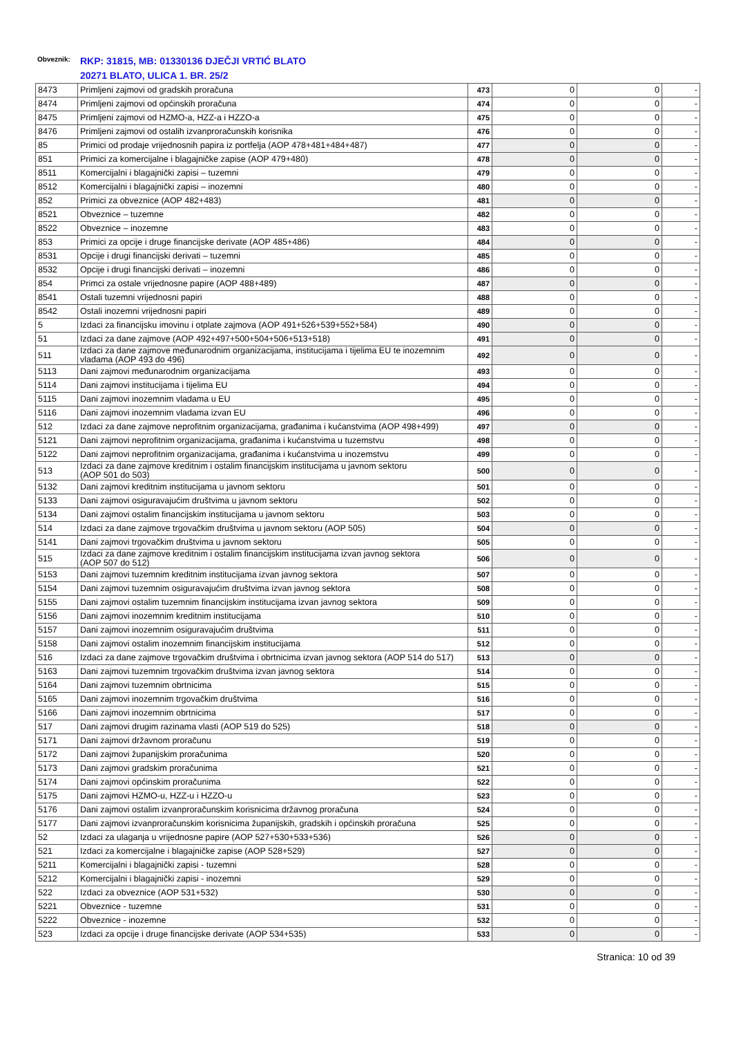Obveznik:
RKP: 31815, MB: 01330136 DJEČJI VRTIĆ BLATO
20271 BLATO, ULICA 1. BR. 25/2
| 8473 | Primljeni zajmovi od gradskih proračuna | 473 | 0 | 0 | - |
| 8474 | Primljeni zajmovi od općinskih proračuna | 474 | 0 | 0 | - |
| 8475 | Primljeni zajmovi od HZMO-a, HZZ-a i HZZO-a | 475 | 0 | 0 | - |
| 8476 | Primljeni zajmovi od ostalih izvanproračunskih korisnika | 476 | 0 | 0 | - |
| 85 | Primici od prodaje vrijednosnih papira iz portfelja (AOP 478+481+484+487) | 477 | 0 | 0 | - |
| 851 | Primici za komercijalne i blagajničke zapise (AOP 479+480) | 478 | 0 | 0 | - |
| 8511 | Komercijalni i blagajnički zapisi – tuzemni | 479 | 0 | 0 | - |
| 8512 | Komercijalni i blagajnički zapisi – inozemni | 480 | 0 | 0 | - |
| 852 | Primici za obveznice (AOP 482+483) | 481 | 0 | 0 | - |
| 8521 | Obveznice – tuzemne | 482 | 0 | 0 | - |
| 8522 | Obveznice – inozemne | 483 | 0 | 0 | - |
| 853 | Primici za opcije i druge financijske derivate (AOP 485+486) | 484 | 0 | 0 | - |
| 8531 | Opcije i drugi financijski derivati – tuzemni | 485 | 0 | 0 | - |
| 8532 | Opcije i drugi financijski derivati – inozemni | 486 | 0 | 0 | - |
| 854 | Primci za ostale vrijednosne papire (AOP 488+489) | 487 | 0 | 0 | - |
| 8541 | Ostali tuzemni vrijednosni papiri | 488 | 0 | 0 | - |
| 8542 | Ostali inozemni vrijednosni papiri | 489 | 0 | 0 | - |
| 5 | Izdaci za financijsku imovinu i otplate zajmova (AOP 491+526+539+552+584) | 490 | 0 | 0 | - |
| 51 | Izdaci za dane zajmove (AOP 492+497+500+504+506+513+518) | 491 | 0 | 0 | - |
| 511 | Izdaci za dane zajmove međunarodnim organizacijama, institucijama i tijelima EU te inozemnim vladama (AOP 493 do 496) | 492 | 0 | 0 | - |
| 5113 | Dani zajmovi međunarodnim organizacijama | 493 | 0 | 0 | - |
| 5114 | Dani zajmovi institucijama i tijelima EU | 494 | 0 | 0 | - |
| 5115 | Dani zajmovi inozemnim vladama u EU | 495 | 0 | 0 | - |
| 5116 | Dani zajmovi inozemnim vladama izvan EU | 496 | 0 | 0 | - |
| 512 | Izdaci za dane zajmove neprofitnim organizacijama, građanima i kućanstvima (AOP 498+499) | 497 | 0 | 0 | - |
| 5121 | Dani zajmovi neprofitnim organizacijama, građanima i kućanstvima u tuzemstvu | 498 | 0 | 0 | - |
| 5122 | Dani zajmovi neprofitnim organizacijama, građanima i kućanstvima u inozemstvu | 499 | 0 | 0 | - |
| 513 | Izdaci za dane zajmove kreditnim i ostalim financijskim institucijama u javnom sektoru (AOP 501 do 503) | 500 | 0 | 0 | - |
| 5132 | Dani zajmovi kreditnim institucijama u javnom sektoru | 501 | 0 | 0 | - |
| 5133 | Dani zajmovi osiguravajućim društvima u javnom sektoru | 502 | 0 | 0 | - |
| 5134 | Dani zajmovi ostalim financijskim institucijama u javnom sektoru | 503 | 0 | 0 | - |
| 514 | Izdaci za dane zajmove trgovačkim društvima u javnom sektoru (AOP 505) | 504 | 0 | 0 | - |
| 5141 | Dani zajmovi trgovačkim društvima u javnom sektoru | 505 | 0 | 0 | - |
| 515 | Izdaci za dane zajmove kreditnim i ostalim financijskim institucijama izvan javnog sektora (AOP 507 do 512) | 506 | 0 | 0 | - |
| 5153 | Dani zajmovi tuzemnim kreditnim institucijama izvan javnog sektora | 507 | 0 | 0 | - |
| 5154 | Dani zajmovi tuzemnim osiguravajućim društvima izvan javnog sektora | 508 | 0 | 0 | - |
| 5155 | Dani zajmovi ostalim tuzemnim financijskim institucijama izvan javnog sektora | 509 | 0 | 0 | - |
| 5156 | Dani zajmovi inozemnim kreditnim institucijama | 510 | 0 | 0 | - |
| 5157 | Dani zajmovi inozemnim osiguravajućim društvima | 511 | 0 | 0 | - |
| 5158 | Dani zajmovi ostalim inozemnim financijskim institucijama | 512 | 0 | 0 | - |
| 516 | Izdaci za dane zajmove trgovačkim društvima i obrtnicima izvan javnog sektora (AOP 514 do 517) | 513 | 0 | 0 | - |
| 5163 | Dani zajmovi tuzemnim trgovačkim društvima izvan javnog sektora | 514 | 0 | 0 | - |
| 5164 | Dani zajmovi tuzemnim obrtnicima | 515 | 0 | 0 | - |
| 5165 | Dani zajmovi inozemnim trgovačkim društvima | 516 | 0 | 0 | - |
| 5166 | Dani zajmovi inozemnim obrtnicima | 517 | 0 | 0 | - |
| 517 | Dani zajmovi drugim razinama vlasti (AOP 519 do 525) | 518 | 0 | 0 | - |
| 5171 | Dani zajmovi državnom proračunu | 519 | 0 | 0 | - |
| 5172 | Dani zajmovi županijskim proračunima | 520 | 0 | 0 | - |
| 5173 | Dani zajmovi gradskim proračunima | 521 | 0 | 0 | - |
| 5174 | Dani zajmovi općinskim proračunima | 522 | 0 | 0 | - |
| 5175 | Dani zajmovi HZMO-u, HZZ-u i HZZO-u | 523 | 0 | 0 | - |
| 5176 | Dani zajmovi ostalim izvanproračunskim korisnicima državnog proračuna | 524 | 0 | 0 | - |
| 5177 | Dani zajmovi izvanproračunskim korisnicima županijskih, gradskih i općinskih proračuna | 525 | 0 | 0 | - |
| 52 | Izdaci za ulaganja u vrijednosne papire (AOP 527+530+533+536) | 526 | 0 | 0 | - |
| 521 | Izdaci za komercijalne i blagajničke zapise (AOP 528+529) | 527 | 0 | 0 | - |
| 5211 | Komercijalni i blagajnički zapisi - tuzemni | 528 | 0 | 0 | - |
| 5212 | Komercijalni i blagajnički zapisi - inozemni | 529 | 0 | 0 | - |
| 522 | Izdaci za obveznice (AOP 531+532) | 530 | 0 | 0 | - |
| 5221 | Obveznice - tuzemne | 531 | 0 | 0 | - |
| 5222 | Obveznice - inozemne | 532 | 0 | 0 | - |
| 523 | Izdaci za opcije i druge financijske derivate (AOP 534+535) | 533 | 0 | 0 | - |
Stranica: 10 od 39